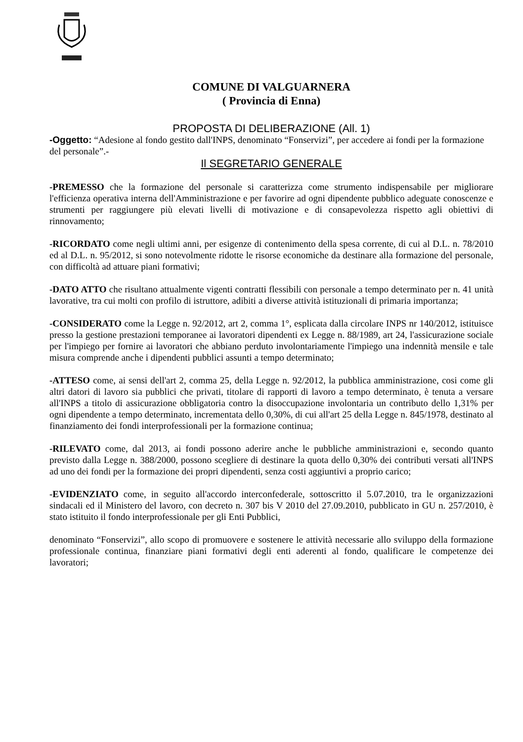COMUNE DI VALGUARNERA
( Provincia di Enna)
PROPOSTA DI DELIBERAZIONE (All. 1)
-Oggetto: “Adesione al fondo gestito dall'INPS, denominato “Fonservizi”, per accedere ai fondi per la formazione del personale”.-
Il SEGRETARIO GENERALE
-PREMESSO che la formazione del personale si caratterizza come strumento indispensabile per migliorare l'efficienza operativa interna dell'Amministrazione e per favorire ad ogni dipendente pubblico adeguate conoscenze e strumenti per raggiungere più elevati livelli di motivazione e di consapevolezza rispetto agli obiettivi di rinnovamento;
-RICORDATO come negli ultimi anni, per esigenze di contenimento della spesa corrente, di cui al D.L. n. 78/2010 ed al D.L. n. 95/2012, si sono notevolmente ridotte le risorse economiche da destinare alla formazione del personale, con difficoltà ad attuare piani formativi;
-DATO ATTO che risultano attualmente vigenti contratti flessibili con personale a tempo determinato per n. 41 unità lavorative, tra cui molti con profilo di istruttore, adibiti a diverse attività istituzionali di primaria importanza;
-CONSIDERATO come la Legge n. 92/2012, art 2, comma 1°, esplicata dalla circolare INPS nr 140/2012, istituisce presso la gestione prestazioni temporanee ai lavoratori dipendenti ex Legge n. 88/1989, art 24, l'assicurazione sociale per l'impiego per fornire ai lavoratori che abbiano perduto involontariamente l'impiego una indennità mensile e tale misura comprende anche i dipendenti pubblici assunti a tempo determinato;
-ATTESO come, ai sensi dell'art 2, comma 25, della Legge n. 92/2012, la pubblica amministrazione, cosi come gli altri datori di lavoro sia pubblici che privati, titolare di rapporti di lavoro a tempo determinato, è tenuta a versare all'INPS a titolo di assicurazione obbligatoria contro la disoccupazione involontaria un contributo dello 1,31% per ogni dipendente a tempo determinato, incrementata dello 0,30%, di cui all'art 25 della Legge n. 845/1978, destinato al finanziamento dei fondi interprofessionali per la formazione continua;
-RILEVATO come, dal 2013, ai fondi possono aderire anche le pubbliche amministrazioni e, secondo quanto previsto dalla Legge n. 388/2000, possono scegliere di destinare la quota dello 0,30% dei contributi versati all'INPS ad uno dei fondi per la formazione dei propri dipendenti, senza costi aggiuntivi a proprio carico;
-EVIDENZIATO come, in seguito all'accordo interconfederale, sottoscritto il 5.07.2010, tra le organizzazioni sindacali ed il Ministero del lavoro, con decreto n. 307 bis V 2010 del 27.09.2010, pubblicato in GU n. 257/2010, è stato istituito il fondo interprofessionale per gli Enti Pubblici,
denominato “Fonservizi”, allo scopo di promuovere e sostenere le attività necessarie allo sviluppo della formazione professionale continua, finanziare piani formativi degli enti aderenti al fondo, qualificare le competenze dei lavoratori;